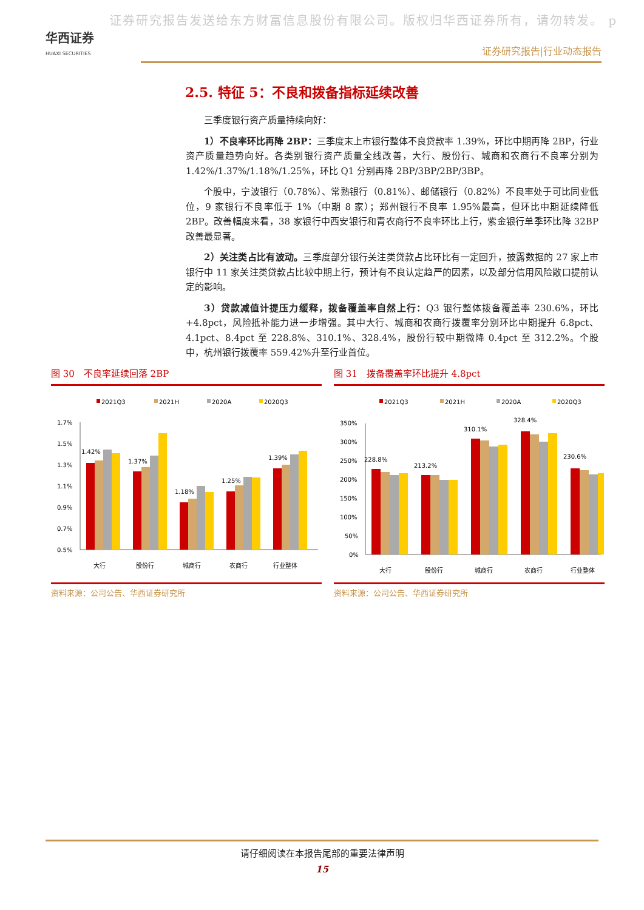证券研究报告发送给东方财富信息股份有限公司。版权归华西证券所有，请勿转发。 p
华西证券
HUAXI SECURITIES
证券研究报告|行业动态报告
2.5. 特征 5：不良和拨备指标延续改善
三季度银行资产质量持续向好：
1）不良率环比再降 2BP：三季度末上市银行整体不良贷款率 1.39%，环比中期再降 2BP，行业资产质量趋势向好。各类别银行资产质量全线改善，大行、股份行、城商和农商行不良率分别为 1.42%/1.37%/1.18%/1.25%，环比 Q1 分别再降 2BP/3BP/2BP/3BP。
个股中，宁波银行（0.78%）、常熟银行（0.81%）、邮储银行（0.82%）不良率处于可比同业低位，9 家银行不良率低于 1%（中期 8 家）；郑州银行不良率 1.95%最高，但环比中期延续降低 2BP。改善幅度来看，38 家银行中西安银行和青农商行不良率环比上行，紫金银行单季环比降 32BP 改善最显著。
2）关注类占比有波动。三季度部分银行关注类贷款占比环比有一定回升，披露数据的 27 家上市银行中 11 家关注类贷款占比较中期上行，预计有不良认定趋严的因素，以及部分信用风险敞口提前认定的影响。
3）贷款减值计提压力缓释，拨备覆盖率自然上行：Q3 银行整体拨备覆盖率 230.6%，环比+4.8pct，风险抵补能力进一步增强。其中大行、城商和农商行拨覆率分别环比中期提升 6.8pct、4.1pct、8.4pct 至 228.8%、310.1%、328.4%，股份行较中期微降 0.4pct 至 312.2%。个股中，杭州银行拨覆率 559.42%升至行业首位。
图 30　不良率延续回落 2BP
2021Q3
2021H
2020A
2020Q3
1.7%
1.5%
1.3%
1.1%
0.9%
0.7%
0.5%
1.42%
大行
1.37%
股份行
1.18%
城商行
1.25%
农商行
1.39%
行业整体
资料来源：公司公告、华西证券研究所
图 31　拨备覆盖率环比提升 4.8pct
2021Q3
2021H
2020A
2020Q3
350%
300%
250%
200%
150%
100%
50%
0%
228.8%
大行
213.2%
股份行
310.1%
城商行
328.4%
农商行
230.6%
行业整体
资料来源：公司公告、华西证券研究所
请仔细阅读在本报告尾部的重要法律声明
15